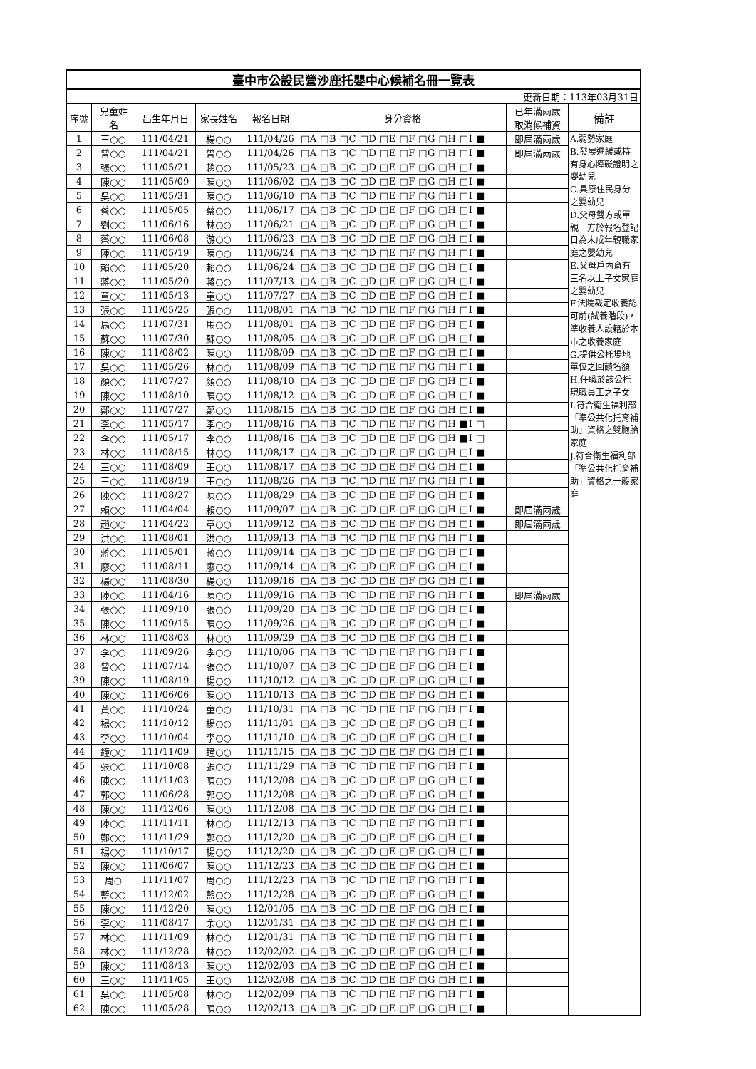| 臺中市公設民營沙鹿托嬰中心候補名冊一覽表 | | | | | | | |
| --- | --- | --- | --- | --- | --- | --- | --- |
| 更新日期：113年03月31日 | | | | | | | |
| 序號 | 兒童姓 名 | 出生年月日 | 家長姓名 | 報名日期 | 身分資格 | 已年滿兩歲 取消候補資 | 備註 |
| 1 | 王○○ | 111/04/21 | 楊○○ | 111/04/26 | □A □B □C □D □E □F □G □H □I ■ | 即屆滿兩歲 | A.弱勢家庭 B.發展遲緩或持有身心障礙證明之嬰幼兒 C.具原住民身分之嬰幼兒 D.父母雙方或單親一方於報名登記日為未成年親職家庭之嬰幼兒 E.父母戶內育有三名以上子女家庭之嬰幼兒 F.法院裁定收養認可前(試養階段)，準收養人設籍於本市之收養家庭 G.提供公托場地單位之回饋名額 H.任職於該公托現職員工之子女 I.符合衛生福利部「準公共化托育補助」資格之雙胞胎家庭 J.符合衛生福利部「準公共化托育補助」資格之一般家庭 |
| 2 | 曾○○ | 111/04/21 | 曾○○ | 111/04/26 | □A □B □C □D □E □F □G □H □I ■ | 即屆滿兩歲 | |
| 3 | 張○○ | 111/05/21 | 趙○○ | 111/05/23 | □A □B □C □D □E □F □G □H □I ■ | | |
| 4 | 陳○○ | 111/05/09 | 陳○○ | 111/06/02 | □A □B □C □D □E □F □G □H □I ■ | | |
| 5 | 吳○○ | 111/05/31 | 陳○○ | 111/06/10 | □A □B □C □D □E □F □G □H □I ■ | | |
| 6 | 蔡○○ | 111/05/05 | 蔡○○ | 111/06/17 | □A □B □C □D □E □F □G □H □I ■ | | |
| 7 | 劉○○ | 111/06/16 | 林○○ | 111/06/21 | □A □B □C □D □E □F □G □H □I ■ | | |
| 8 | 蔡○○ | 111/06/08 | 游○○ | 111/06/23 | □A □B □C □D □E □F □G □H □I ■ | | |
| 9 | 陳○○ | 111/05/19 | 陳○○ | 111/06/24 | □A □B □C □D □E □F □G □H □I ■ | | |
| 10 | 賴○○ | 111/05/20 | 賴○○ | 111/06/24 | □A □B □C □D □E □F □G □H □I ■ | | |
| 11 | 蔣○○ | 111/05/20 | 蔣○○ | 111/07/13 | □A □B □C □D □E □F □G □H □I ■ | | |
| 12 | 童○○ | 111/05/13 | 童○○ | 111/07/27 | □A □B □C □D □E □F □G □H □I ■ | | |
| 13 | 張○○ | 111/05/25 | 張○○ | 111/08/01 | □A □B □C □D □E □F □G □H □I ■ | | |
| 14 | 馬○○ | 111/07/31 | 馬○○ | 111/08/01 | □A □B □C □D □E □F □G □H □I ■ | | |
| 15 | 蘇○○ | 111/07/30 | 蘇○○ | 111/08/05 | □A □B □C □D □E □F □G □H □I ■ | | |
| 16 | 陳○○ | 111/08/02 | 陳○○ | 111/08/09 | □A □B □C □D □E □F □G □H □I ■ | | |
| 17 | 吳○○ | 111/05/26 | 林○○ | 111/08/09 | □A □B □C □D □E □F □G □H □I ■ | | |
| 18 | 顏○○ | 111/07/27 | 顏○○ | 111/08/10 | □A □B □C □D □E □F □G □H □I ■ | | |
| 19 | 陳○○ | 111/08/10 | 陳○○ | 111/08/12 | □A □B □C □D □E □F □G □H □I ■ | | |
| 20 | 鄭○○ | 111/07/27 | 鄭○○ | 111/08/15 | □A □B □C □D □E □F □G □H □I ■ | | |
| 21 | 李○○ | 111/05/17 | 李○○ | 111/08/16 | □A □B □C □D □E □F □G □H ■I □ | | |
| 22 | 李○○ | 111/05/17 | 李○○ | 111/08/16 | □A □B □C □D □E □F □G □H ■I □ | | |
| 23 | 林○○ | 111/08/15 | 林○○ | 111/08/17 | □A □B □C □D □E □F □G □H □I ■ | | |
| 24 | 王○○ | 111/08/09 | 王○○ | 111/08/17 | □A □B □C □D □E □F □G □H □I ■ | | |
| 25 | 王○○ | 111/08/19 | 王○○ | 111/08/26 | □A □B □C □D □E □F □G □H □I ■ | | |
| 26 | 陳○○ | 111/08/27 | 陳○○ | 111/08/29 | □A □B □C □D □E □F □G □H □I ■ | | |
| 27 | 賴○○ | 111/04/04 | 賴○○ | 111/09/07 | □A □B □C □D □E □F □G □H □I ■ | 即屆滿兩歲 | |
| 28 | 趙○○ | 111/04/22 | 章○○ | 111/09/12 | □A □B □C □D □E □F □G □H □I ■ | 即屆滿兩歲 | |
| 29 | 洪○○ | 111/08/01 | 洪○○ | 111/09/13 | □A □B □C □D □E □F □G □H □I ■ | | |
| 30 | 蔣○○ | 111/05/01 | 蔣○○ | 111/09/14 | □A □B □C □D □E □F □G □H □I ■ | | |
| 31 | 廖○○ | 111/08/11 | 廖○○ | 111/09/14 | □A □B □C □D □E □F □G □H □I ■ | | |
| 32 | 楊○○ | 111/08/30 | 楊○○ | 111/09/16 | □A □B □C □D □E □F □G □H □I ■ | | |
| 33 | 陳○○ | 111/04/16 | 陳○○ | 111/09/16 | □A □B □C □D □E □F □G □H □I ■ | 即屆滿兩歲 | |
| 34 | 張○○ | 111/09/10 | 張○○ | 111/09/20 | □A □B □C □D □E □F □G □H □I ■ | | |
| 35 | 陳○○ | 111/09/15 | 陳○○ | 111/09/26 | □A □B □C □D □E □F □G □H □I ■ | | |
| 36 | 林○○ | 111/08/03 | 林○○ | 111/09/29 | □A □B □C □D □E □F □G □H □I ■ | | |
| 37 | 李○○ | 111/09/26 | 李○○ | 111/10/06 | □A □B □C □D □E □F □G □H □I ■ | | |
| 38 | 曾○○ | 111/07/14 | 張○○ | 111/10/07 | □A □B □C □D □E □F □G □H □I ■ | | |
| 39 | 陳○○ | 111/08/19 | 楊○○ | 111/10/12 | □A □B □C □D □E □F □G □H □I ■ | | |
| 40 | 陳○○ | 111/06/06 | 陳○○ | 111/10/13 | □A □B □C □D □E □F □G □H □I ■ | | |
| 41 | 黃○○ | 111/10/24 | 童○○ | 111/10/31 | □A □B □C □D □E □F □G □H □I ■ | | |
| 42 | 楊○○ | 111/10/12 | 楊○○ | 111/11/01 | □A □B □C □D □E □F □G □H □I ■ | | |
| 43 | 李○○ | 111/10/04 | 李○○ | 111/11/10 | □A □B □C □D □E □F □G □H □I ■ | | |
| 44 | 鐘○○ | 111/11/09 | 鐘○○ | 111/11/15 | □A □B □C □D □E □F □G □H □I ■ | | |
| 45 | 張○○ | 111/10/08 | 張○○ | 111/11/29 | □A □B □C □D □E □F □G □H □I ■ | | |
| 46 | 陳○○ | 111/11/03 | 陳○○ | 111/12/08 | □A □B □C □D □E □F □G □H □I ■ | | |
| 47 | 郭○○ | 111/06/28 | 郭○○ | 111/12/08 | □A □B □C □D □E □F □G □H □I ■ | | |
| 48 | 陳○○ | 111/12/06 | 陳○○ | 111/12/08 | □A □B □C □D □E □F □G □H □I ■ | | |
| 49 | 陳○○ | 111/11/11 | 林○○ | 111/12/13 | □A □B □C □D □E □F □G □H □I ■ | | |
| 50 | 鄭○○ | 111/11/29 | 鄭○○ | 111/12/20 | □A □B □C □D □E □F □G □H □I ■ | | |
| 51 | 楊○○ | 111/10/17 | 楊○○ | 111/12/20 | □A □B □C □D □E □F □G □H □I ■ | | |
| 52 | 陳○○ | 111/06/07 | 陳○○ | 111/12/23 | □A □B □C □D □E □F □G □H □I ■ | | |
| 53 | 周○ | 111/11/07 | 周○○ | 111/12/23 | □A □B □C □D □E □F □G □H □I ■ | | |
| 54 | 藍○○ | 111/12/02 | 藍○○ | 111/12/28 | □A □B □C □D □E □F □G □H □I ■ | | |
| 55 | 陳○○ | 111/12/20 | 陳○○ | 112/01/05 | □A □B □C □D □E □F □G □H □I ■ | | |
| 56 | 李○○ | 111/08/17 | 余○○ | 112/01/31 | □A □B □C □D □E □F □G □H □I ■ | | |
| 57 | 林○○ | 111/11/09 | 林○○ | 112/01/31 | □A □B □C □D □E □F □G □H □I ■ | | |
| 58 | 林○○ | 111/12/28 | 林○○ | 112/02/02 | □A □B □C □D □E □F □G □H □I ■ | | |
| 59 | 陳○○ | 111/08/13 | 陳○○ | 112/02/03 | □A □B □C □D □E □F □G □H □I ■ | | |
| 60 | 王○○ | 111/11/05 | 王○○ | 112/02/08 | □A □B □C □D □E □F □G □H □I ■ | | |
| 61 | 吳○○ | 111/05/08 | 林○○ | 112/02/09 | □A □B □C □D □E □F □G □H □I ■ | | |
| 62 | 陳○○ | 111/05/28 | 陳○○ | 112/02/13 | □A □B □C □D □E □F □G □H □I ■ | | |